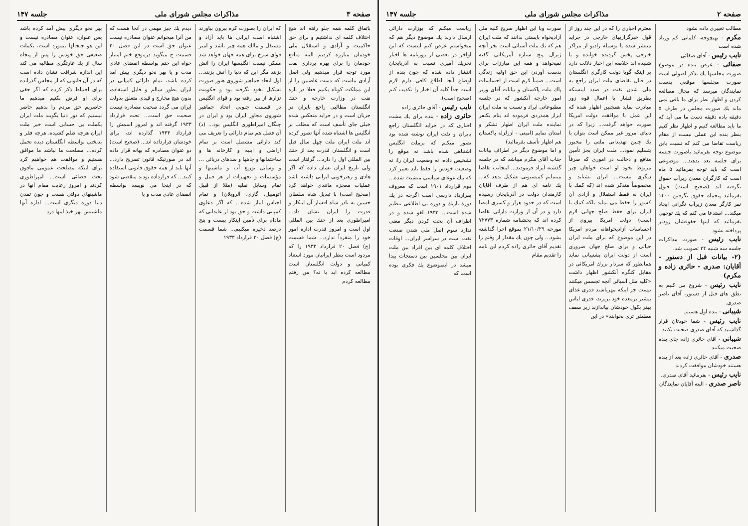صفحه ۲ مذاکرات مجلس شورای ملی جلسه ۱۴۷
مطالب تغییری داده نشود
مکرم - بهیچوجه، کلماتی کم وزیاد شده است
نایب رئیس - آقای صفائی
صفائی - عرض بنده در موضوع صورت مجلسها یك تذکر اصولی است صورت مجلسها موقعی بدست نمایندگان میرسد که مجال مطالعه کردن و اظهار نظر برای ما باقی نمی ماند یك صورت مجلس در ظرف ۵ دقیقه یاده دقیقه دست ما می آید که ما باید مطالعه کنیم و اظهار نظر کنیم بنظر بنده این عملی نیست از مقام ریاست تقاضا می کنم که نسبت باین موضوع توجه بفرمائید باصورت جلسه برای جلسه بعد بدهند... موضوعی است که باید توجه بفرمائید ۵ ماه است که کارگران معدن زیرآب حقوق نگرفته اند (صحیح است) قبول بفرمائید پنجماه حقوق نگرفتن ۱۴۰۰ نفر کارگر معدن زیرآب نگرانی ایجاد میکند... استدعا می کنم که یك توجهی بفرمائید که اینها حقوقشان زودتر پرداخته بشود
نایب رئیس - صورت مذاکرات جلسه سه شنبه ۲۴ تصویب شد.
(۲- بیانات قبل از دستور - آقایان: صدری - حائری زاده و مکرم)
نایب رئیس - شروع می کنیم به نطق های قبل از دستور، آقای ناصر صدری.
شیبانی - بنده اول هستم.
نایب رئیس - شما خودتان قرار گذاشتید که آقای صدری صحبت بکنند
شیبانی - آقای حائری زاده جای بنده صحبت میکنند.
صدری - آقای حائری زاده بعد از بنده هستند خودشان موافقت کردند
نایب رئیس - بفرمائید آقای صدری.
ناصر صدری - البته آقایان نمایندگان
معترم اخباری را که در این چند روز از قول خبرگزاریهای خارجی در جراید منتشر شده یا بوسیله رادیو از مراکز خارجی پخش گردیده خوانده و یا شنیده اند خلاصه این اخبار دلالت دارد بر اینکه گویا دولت کارگری انگلستان در قبال تقاضای ملت ایران راجع به ملی شدن نفت در صدد اینستکه بطریق فشار یا اعمال قوه زور مبادرت نماید همچنین اظهار شده که این عمل با موافقت دولت امریکا صورت خواهد گرفت... زیرا که در دنیای امروز غیر ممکن است بتوان با یك چنین تهدیداتی ملتی را مجبور بتسلیم نمود... ملت ایران بجز تأمین منافع و دخالت در اموری که صرفاً مربوط بخود او است خواهان چیز دیگری نیست... ایران بشتابد و مخصوصاً متذکر شده اند (که کمك با ایران نه فقط استقلال و آزادی آن کشور را حفظ می نماید بلکه کمك با ایران برای حفظ صلح جهانی لازم است) دولت امریکا پیروی از احساسات آزادیخواهانه مردم امریکا در این موضوع که برای ملت ایران حیاتی و برای صلح جهان ضروری است از دولت ایران پشتیبانی نماید همانطور که سردار بزرك امریکائی در مقابل کنگره آنکشور اظهار داشت «کلیه ملل آسیائی آنچه تجسس میکنند نیست جز اینکه مهرباشند قدری غذای بیشتر برمعده خود بریزند، قدری لباس بهتر بکول خودشان بیاندازند زیر سقف مطمئن تری بخوابند» در این
صورت وبا این اظهار صریح کلیه ملل آزادیخواه بایستی بدانند که ملت ایران هم که یك ملت آسیائی است بجز آنچه ژنرال پنج ستاره آمریکائی گفته نمیخواهد و همه این مبارزات برای بدست آوردن این حق اولیه زندگی است... ضمناً لازم است از احساسات پاك ملت پاکستان و بیانات آقای وزیر امور خارجه آنکشور که در جلسه مطبوعاتی ایراد و نسبت به ملت ایران ابراز همدردی فرموده اند بنام یکنفر نماینده ملت ایران اظهار تشکر و امتنان نمایم (امینی - اززلزله پاکستان هم اظهار تأسف بفرمائید)
و اما موضوع دیگر در اطراف بیانات جناب آقای مکرم میباشد که در جلسه گذشته ایراد فرمودند... اینجانب تقاضا مینمایم کمیسیونی تشکیل بدهد که... یك نامه ای هم از طرف آقایان کارمندان دولت در آذربایجان رسیده است که در حدود هزار و کسری امضا دارد و در آن از وزارت دارائی تقاضا کرده اند که بخشنامه شماره ۷۲۷۷۳ مورخه ۲۱/۱۰/۲۹ بموقع اجرا گذاشته بشود... ولی چون یك مقدار از وقتم را تقدیم آقای حائری زاده کردم این نامه را تقدیم مقام
ریاست میکنم که بوزارت دارائی ارسال دارند یك موضوع دیگر هم که میخواستم عرض کنم اینست که این اواخر در بعضی از روزنامه ها اخبار تحریك آمیزی نسبت به آذربایجان انتشار داده شده که چون بنده از اوضاع آنجا اطلاع کافی دارم لازم است جداً کلیه آن اخبار را تکذیب کنم (صحیح است).
نایب رئیس - آقای حائری زاده
حائری زاده - بنده برای یك مشت اخباری که در جراید انگلستان راجع بایران و نفت ایران نوشته شده بود تصور میکنم که برملت انگلیس اشتباهی شده باشد نه موقع را تشخیص داده، نه وضعیت ایران را، نه وضعیت خودش را فقط باید تعبیر کرد که بیك غوغای سیاسی متشبث شده... دوم قرارداد ۱۹۰۱ است که معروف بقرارداد دارسی است اگرچه در یك دورهٔ تاریك و دوره بی اطلاعی تنظیم شده است... ۱۹۳۳ لغو شده و در اطراف آن بحث کردن دیگر معنی ندارد سوم اصل ملی شدن صنعت نفت است در سراسر ایران... اوقات اختلاف کلمه ای بین افراد بین ملت ایران بین مجلسین بین دستجات پیدا میشد در اینموضوع یك فکری بوده است که
صفحه ۳ مذاکرات مجلس شورای ملی جلسه ۱۴۷
باتفاق کلمه همه جلو رفته اند هیچ اختلاف کلمه ای نداشتیم و برای حق حاکمیت و آزادی و استقلال ملی خودمان مبارزه کردیم البته منافع خودمان را برای بهره برداری نفت مورد توجه قرار میدهیم ولی اصل آزادی ماست که دست غاصبین را از این مملکت کوتاه بکنیم فعلا در باره نفت در وزارت خارجه و جنك انگلستان مطالبی راجع بایران در جریان است و در جراید منعکس شده خیلی جای تأسف است که مطلب بر انگلیس ها اشتباه شده آنها تصور کرده اند ملت ایران ملت چهل سال قبل است و انگلستان قدرت بعد از جنك بین المللی اول را دارد... گرفتار است ولی تاریخ ایران نشان داده که اگر هادی و رهبرخوبی ایرانی داشته باشد عملیات معجزه مانندی خواهد کرد (صحیح است) با تبدیل شاه سلطان حسین به نادر شاه افشار آن ابتکار و قدرت را ایران نشان داد... امپراطوری بعد از جنك بین المللی اول است و امروز قدرت اداره امور خود را منفرداً ندارد... شما قسمت (ج) فصل ۲۰ قرارداد ۱۹۳۳ را که مردود است بنظر ایرانیان مورد استناد کمپانی و دولت انگلستان است مطالعه کرده اید یا نه؟ من رفتم مطالعه کردم
که ایران را بصورت کره بیرون بیاورند اشتباه است ایرانی ها باید آزاد و مستقل و مالك همه چیز باشد و امیر قوای سرخ برای همه جهان خواهد شد ممکن نیست انگلیسها ایران را آتش بزنند مگر این که دنیا را آتش بزنند... اول اتحاد جماهیر شوروی هنوز صورت تشکیل بخود نگرفته بود و حکومت تزارها از بین رفته بود و قوای انگلیس در قسمت جنوبی اتحاد جماهیر شوروی مجاور ایران بود و ایران در چنگال امپراطوری انگلیس بود... (د) آن فصل هم تمام دارائی را تعریف می کند دارائی مشتمل است بر تمام اراضی و ابنیه و کارخانه ها و ساختمانها و چاهها و سدهای دریائی ... و وسایل توزیع آب و ماشینها و مؤسسات و تجهیزات از هر قبیل و تمام وسایل نقلیه (مثلا از قبیل اتومبیل، گاری، آئروپلان) و تمام اجناس انبار شده... که اگر دعاوی کمپانی داشت و حق بود از عایداتی که مادام برای تأمین اینکار بیست و پنج درصد ذخیره میکنیم... شما قسمت (ج) فصل ۲۰ قرارداد ۱۹۳۳
دیدم یك چیز مهمی در آنجا هست که من آنرا میخوانم عنوان مصادره نیست عنوان حق است در این فصل ۲۰ قسمت ج میگوید درموقع ختم امتیاز خواه این ختم بواسطه انقضای عادی مدت و یا بهر نحو دیگری پیش آمد کرده باشد، تمام دارائی کمپانی در ایران بطور سالم و قابل استفاده، بدون هیچ مخارج و قیدی متعلق بدولت ایران می گردد صحبت مصادره نیست صحبت حق است... تحت قرارداد ۱۹۳۳ گرفته اند و امروز اسمش را قرارداد ۱۹۳۳ گذارده اند، برای خودشان قرارداده اند... (صحیح است) دو عنوان مصادره که بهانه قرار داده اند در صورتیکه قانون تصریح دارد... آنها باید از همه حقوق قانونی استفاده کنند... که قرارداده بودند منقضی شود که در اینجا می نویسد بواسطه انقضای عادی مدت و یا
بهر نحو دیگری پیش آمد کرده باشد پس عنوان، عنوان مصادره نیست و این هو جنجالها بیمورد است، یکملت ضعیفی حق خودش را پس از پنجاه سال از یك غارتگری مطالبه می کند این اندازه شرافت نشان داده است که در آن قانونی که از مجلس گذرانده برای احتیاط ذکر کرده که اگر حقی برای او فرض بکنیم میدهیم ما حاضریم حق مردم را بدهیم حاضر نیستیم که دور دنیا بگویند ملت ایران یکملت بی حسابی است خیر ملت ایران هرچه ظلم کشیده، هرچه فقر و بدبختی بواسطه انگلستان دیده تحمل کرده... مصلحت ما نباشد ما موافق هستیم و موافقت هم خواهیم کرد برای اینکه مصلحت عمومی مافوق بحث قضائی است... امپراطوری کردند و امروز رعایت مقام آنها در ماشینهای دولتی هست و چون تمدن دنیا دوره دیگری است... اداره آنها ماشینش بهر خیذ اینها دزد